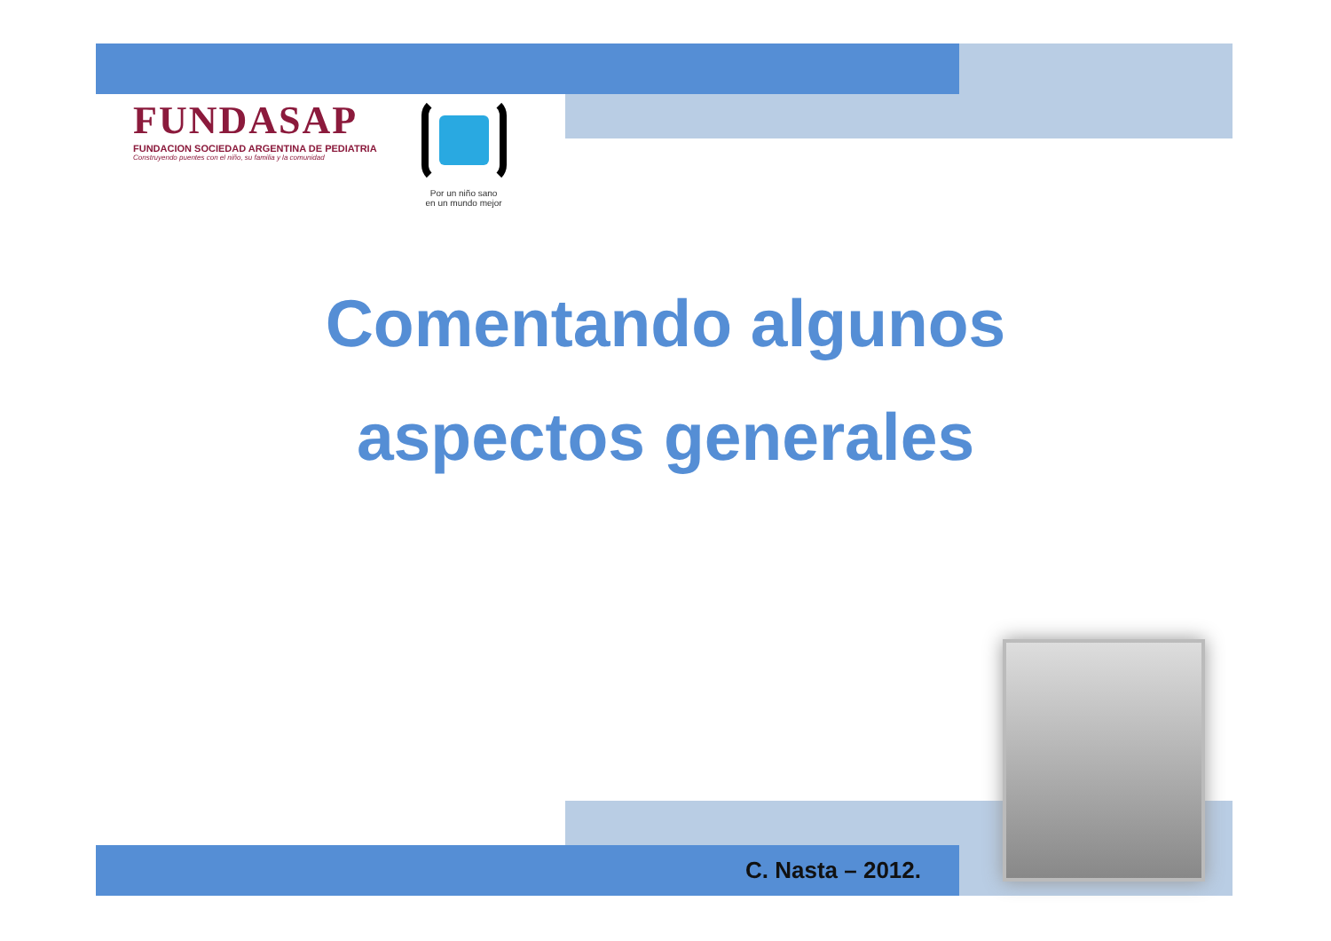FUNDASAP
FUNDACION SOCIEDAD ARGENTINA DE PEDIATRIA
Construyendo puentes con el niño, su familia y la comunidad
Por un niño sano
en un mundo mejor
Comentando algunos
aspectos generales
C. Nasta – 2012.